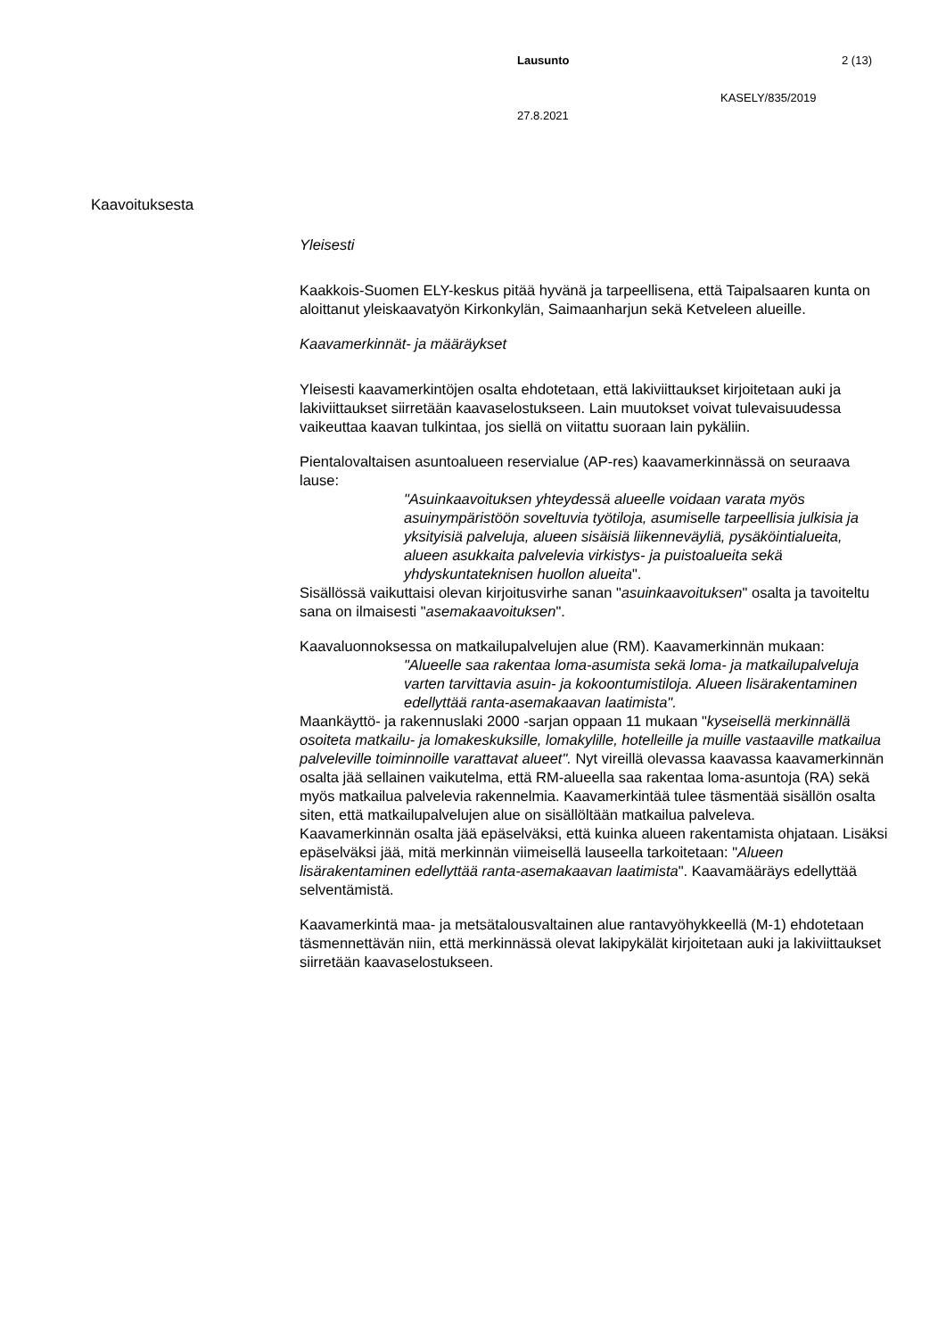Lausunto 2 (13)
KASELY/835/2019
27.8.2021
Kaavoituksesta
Yleisesti
Kaakkois-Suomen ELY-keskus pitää hyvänä ja tarpeellisena, että Taipalsaaren kunta on aloittanut yleiskaavatyön Kirkonkylän, Saimaanharjun sekä Ketveleen alueille.
Kaavamerkinnät- ja määräykset
Yleisesti kaavamerkintöjen osalta ehdotetaan, että lakiviittaukset kirjoitetaan auki ja lakiviittaukset siirretään kaavaselostukseen. Lain muutokset voivat tulevaisuudessa vaikeuttaa kaavan tulkintaa, jos siellä on viitattu suoraan lain pykäliin.
Pientalovaltaisen asuntoalueen reservialue (AP-res) kaavamerkinnässä on seuraava lause:
"Asuinkaavoituksen yhteydessä alueelle voidaan varata myös asuinympäristöön soveltuvia työtiloja, asumiselle tarpeellisia julkisia ja yksityisiä palveluja, alueen sisäisiä liikenneväyliä, pysäköintialueita, alueen asukkaita palvelevia virkistys- ja puistoalueita sekä yhdyskuntateknisen huollon alueita".
Sisällössä vaikuttaisi olevan kirjoitusvirhe sanan "asuinkaavoituksen" osalta ja tavoiteltu sana on ilmaisesti "asemakaavoituksen".
Kaavaluonnoksessa on matkailupalvelujen alue (RM). Kaavamerkinnän mukaan:
"Alueelle saa rakentaa loma-asumista sekä loma- ja matkailupalveluja varten tarvittavia asuin- ja kokoontumistiloja. Alueen lisärakentaminen edellyttää ranta-asemakaavan laatimista".
Maankäyttö- ja rakennuslaki 2000 -sarjan oppaan 11 mukaan "kyseisellä merkinnällä osoiteta matkailu- ja lomakeskuksille, lomakylille, hotelleille ja muille vastaaville matkailua palveleville toiminnoille varattavat alueet". Nyt vireillä olevassa kaavassa kaavamerkinnän osalta jää sellainen vaikutelma, että RM-alueella saa rakentaa loma-asuntoja (RA) sekä myös matkailua palvelevia rakennelmia. Kaavamerkintää tulee täsmentää sisällön osalta siten, että matkailupalvelujen alue on sisällöltään matkailua palveleva.
Kaavamerkinnän osalta jää epäselväksi, että kuinka alueen rakentamista ohjataan. Lisäksi epäselväksi jää, mitä merkinnän viimeisellä lauseella tarkoitetaan: "Alueen lisärakentaminen edellyttää ranta-asemakaavan laatimista". Kaavamääräys edellyttää selventämistä.
Kaavamerkintä maa- ja metsätalousvaltainen alue rantavyöhykkeellä (M-1) ehdotetaan täsmennettävän niin, että merkinnässä olevat lakipykälät kirjoitetaan auki ja lakiviittaukset siirretään kaavaselostukseen.